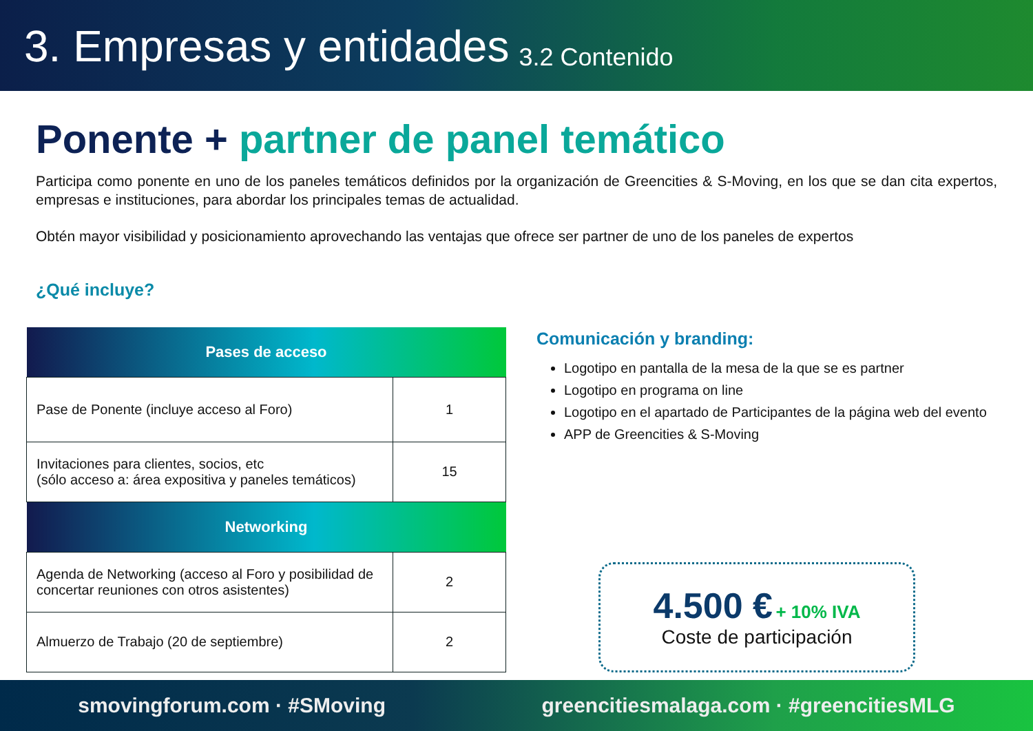3. Empresas y entidades 3.2 Contenido
Ponente + partner de panel temático
Participa como ponente en uno de los paneles temáticos definidos por la organización de Greencities & S-Moving, en los que se dan cita expertos, empresas e instituciones, para abordar los principales temas de actualidad.
Obtén mayor visibilidad y posicionamiento aprovechando las ventajas que ofrece ser partner de uno de los paneles de expertos
¿Qué incluye?
| Pases de acceso | |
| --- | --- |
| Pase de Ponente (incluye acceso al Foro) | 1 |
| Invitaciones para clientes, socios, etc (sólo acceso a: área expositiva y paneles temáticos) | 15 |
| Networking | |
| Agenda de Networking (acceso al Foro y posibilidad de concertar reuniones con otros asistentes) | 2 |
| Almuerzo de Trabajo (20 de septiembre) | 2 |
Comunicación y branding:
Logotipo en pantalla de la mesa de la que se es partner
Logotipo en programa on line
Logotipo en el apartado de Participantes de la página web del evento
APP de Greencities & S-Moving
4.500 € + 10% IVA
Coste de participación
smovingforum.com · #SMoving greencitiesmalaga.com · #greencitiesMLG